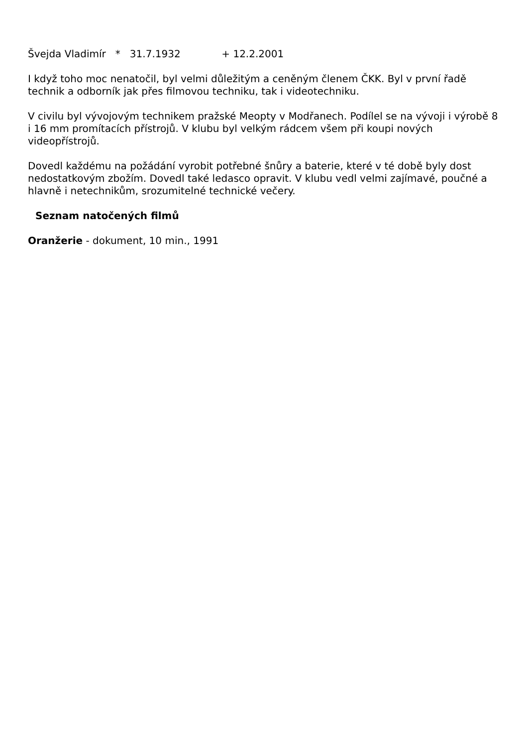Švejda Vladimír * 31.7.1932 + 12.2.2001
I když toho moc nenatočil, byl velmi důležitým a ceněným členem ČKK. Byl v první řadě technik a odborník jak přes filmovou techniku, tak i videotechniku.
V civilu byl vývojovým technikem pražské Meopty v Modřanech. Podílel se na vývoji i výrobě 8 i 16 mm promítacích přístrojů. V klubu byl velkým rádcem všem při koupi nových videopřístrojů.
Dovedl každému na požádání vyrobit potřebné šnůry a baterie, které v té době byly dost nedostatkovým zbožím. Dovedl také ledasco opravit. V klubu vedl velmi zajímavé, poučné a hlavně i netechnikům, srozumitelné technické večery.
Seznam natočených filmů
Oranžerie - dokument, 10 min., 1991